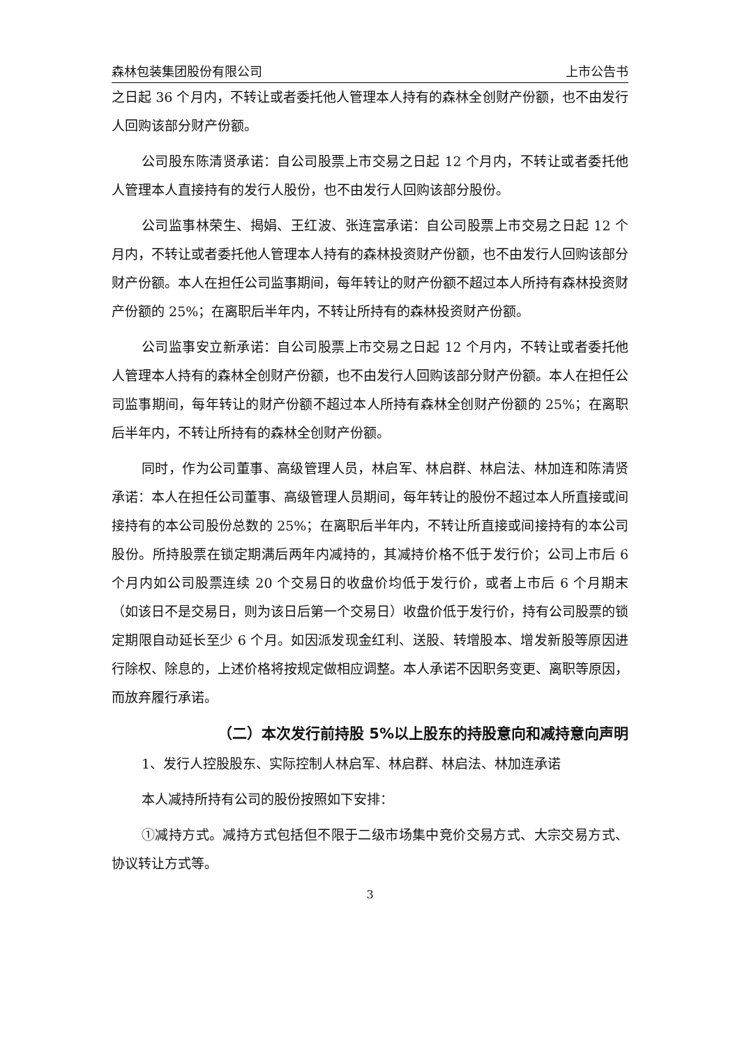森林包装集团股份有限公司 上市公告书
之日起 36 个月内，不转让或者委托他人管理本人持有的森林全创财产份额，也不由发行人回购该部分财产份额。
公司股东陈清贤承诺：自公司股票上市交易之日起 12 个月内，不转让或者委托他人管理本人直接持有的发行人股份，也不由发行人回购该部分股份。
公司监事林荣生、揭娟、王红波、张连富承诺：自公司股票上市交易之日起 12 个月内，不转让或者委托他人管理本人持有的森林投资财产份额，也不由发行人回购该部分财产份额。本人在担任公司监事期间，每年转让的财产份额不超过本人所持有森林投资财产份额的 25%；在离职后半年内，不转让所持有的森林投资财产份额。
公司监事安立新承诺：自公司股票上市交易之日起 12 个月内，不转让或者委托他人管理本人持有的森林全创财产份额，也不由发行人回购该部分财产份额。本人在担任公司监事期间，每年转让的财产份额不超过本人所持有森林全创财产份额的 25%；在离职后半年内，不转让所持有的森林全创财产份额。
同时，作为公司董事、高级管理人员，林启军、林启群、林启法、林加连和陈清贤承诺：本人在担任公司董事、高级管理人员期间，每年转让的股份不超过本人所直接或间接持有的本公司股份总数的 25%；在离职后半年内，不转让所直接或间接持有的本公司股份。所持股票在锁定期满后两年内减持的，其减持价格不低于发行价；公司上市后 6 个月内如公司股票连续 20 个交易日的收盘价均低于发行价，或者上市后 6 个月期末（如该日不是交易日，则为该日后第一个交易日）收盘价低于发行价，持有公司股票的锁定期限自动延长至少 6 个月。如因派发现金红利、送股、转增股本、增发新股等原因进行除权、除息的，上述价格将按规定做相应调整。本人承诺不因职务变更、离职等原因，而放弃履行承诺。
（二）本次发行前持股 5%以上股东的持股意向和减持意向声明
1、发行人控股股东、实际控制人林启军、林启群、林启法、林加连承诺
本人减持所持有公司的股份按照如下安排：
①减持方式。减持方式包括但不限于二级市场集中竞价交易方式、大宗交易方式、协议转让方式等。
3